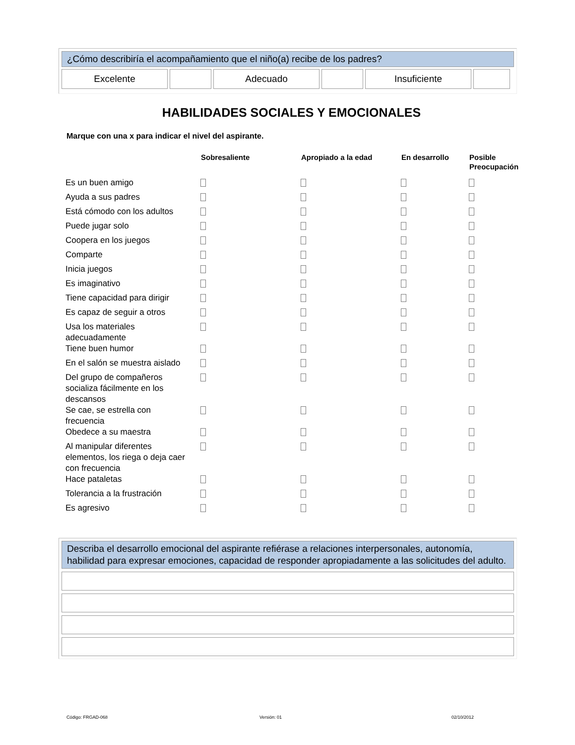¿Cómo describiría el acompañamiento que el niño(a) recibe de los padres?
| Excelente | | Adecuado | | Insuficiente | |
HABILIDADES SOCIALES Y EMOCIONALES
Marque con una x para indicar el nivel del aspirante.
| | Sobresaliente | Apropiado a la edad | En desarrollo | Posible Preocupación |
| --- | --- | --- | --- | --- |
| Es un buen amigo | | | | |
| Ayuda a sus padres | | | | |
| Está cómodo con los adultos | | | | |
| Puede jugar solo | | | | |
| Coopera en los juegos | | | | |
| Comparte | | | | |
| Inicia juegos | | | | |
| Es imaginativo | | | | |
| Tiene capacidad para dirigir | | | | |
| Es capaz de seguir a otros | | | | |
| Usa los materiales adecuadamente | | | | |
| Tiene buen humor | | | | |
| En el salón se muestra aislado | | | | |
| Del grupo de compañeros socializa fácilmente en los descansos | | | | |
| Se cae, se estrella con frecuencia | | | | |
| Obedece a su maestra | | | | |
| Al manipular diferentes elementos, los riega o deja caer con frecuencia | | | | |
| Hace pataletas | | | | |
| Tolerancia a la frustración | | | | |
| Es agresivo | | | | |
Describa el desarrollo emocional del aspirante refiérase a relaciones interpersonales, autonomía, habilidad para expresar emociones, capacidad de responder apropiadamente a las solicitudes del adulto.
Código: FRGAD-068 Versión: 01 02/10/2012